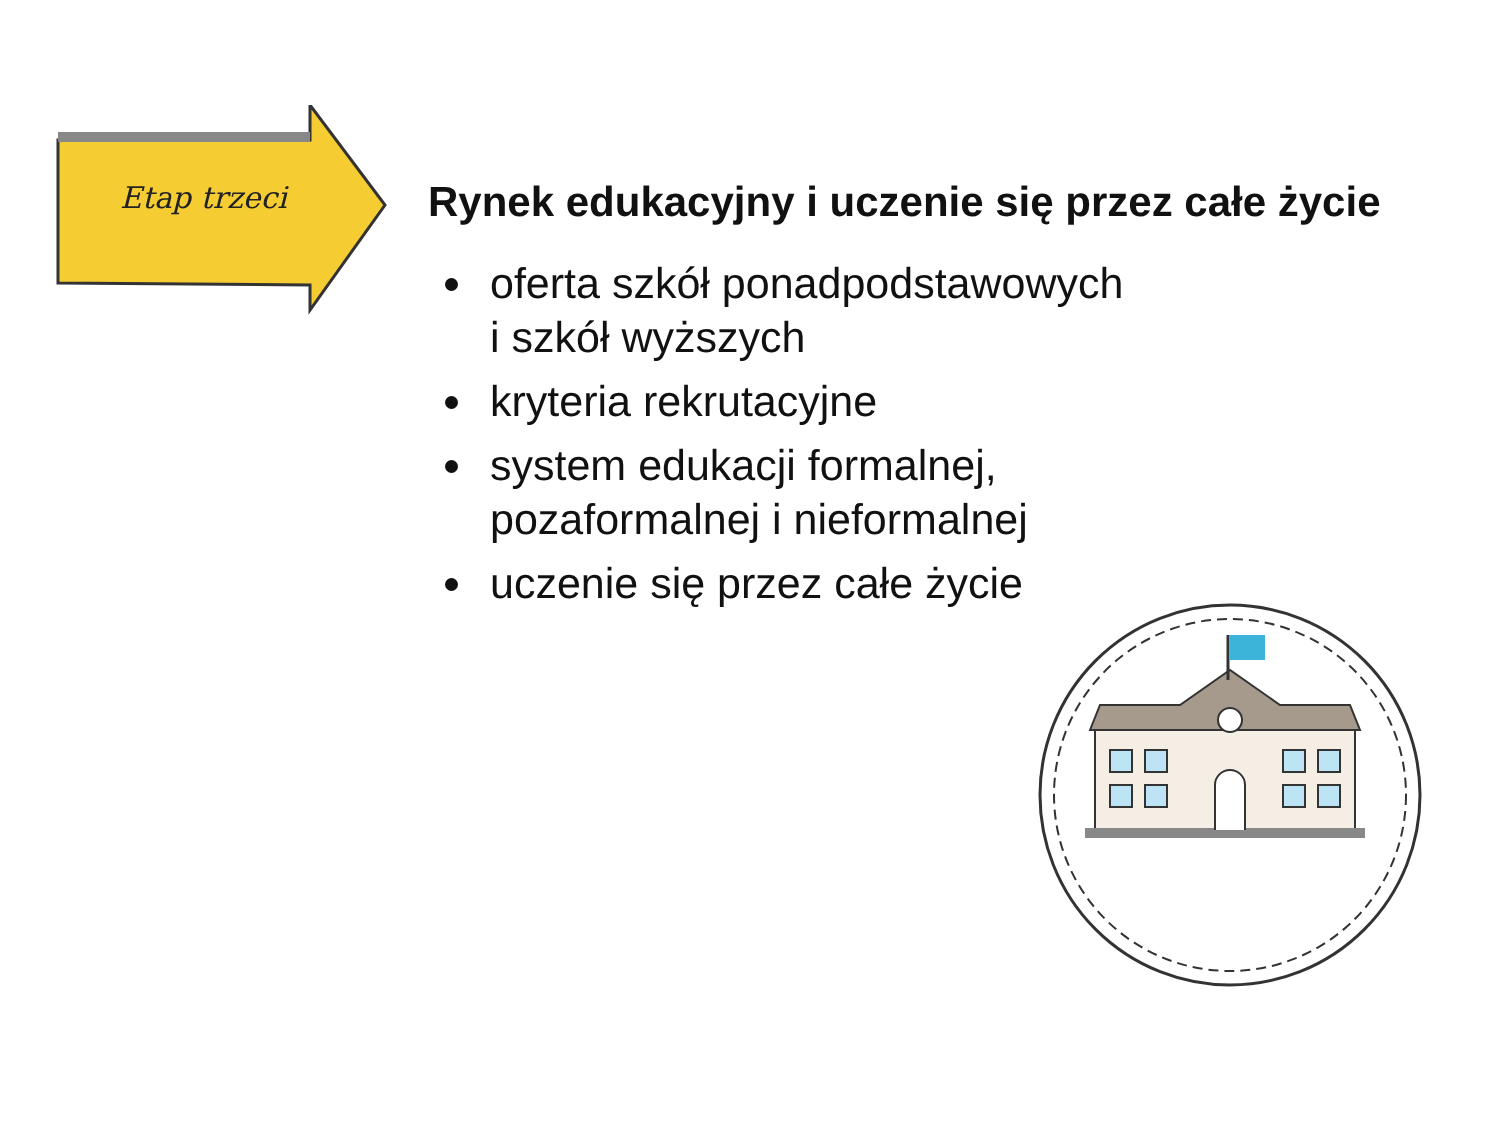Etap trzeci
Rynek edukacyjny i uczenie się przez całe życie
oferta szkół ponadpodstawowych
i szkół wyższych
kryteria rekrutacyjne
system edukacji formalnej,
pozaformalnej i nieformalnej
uczenie się przez całe życie